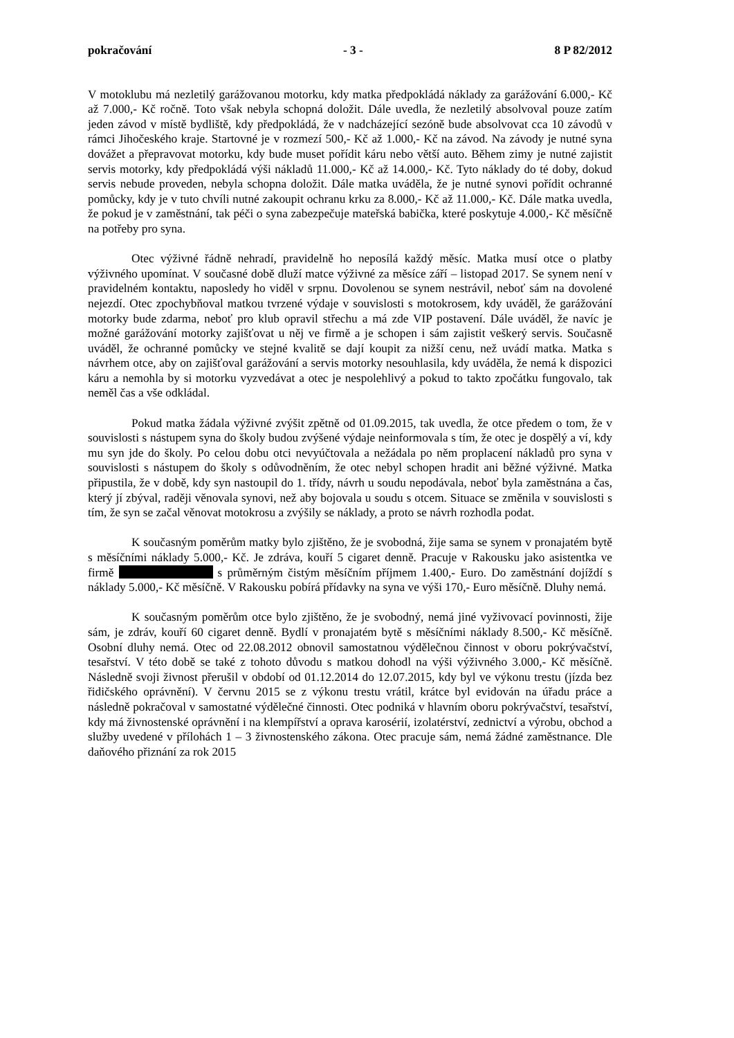pokračování - 3 - 8 P 82/2012
V motoklubu má nezletilý garážovanou motorku, kdy matka předpokládá náklady za garážování 6.000,- Kč až 7.000,- Kč ročně. Toto však nebyla schopná doložit. Dále uvedla, že nezletilý absolvoval pouze zatím jeden závod v místě bydliště, kdy předpokládá, že v nadcházející sezóně bude absolvovat cca 10 závodů v rámci Jihočeského kraje. Startovné je v rozmezí 500,- Kč až 1.000,- Kč na závod. Na závody je nutné syna dovážet a přepravovat motorku, kdy bude muset pořídit káru nebo větší auto. Během zimy je nutné zajistit servis motorky, kdy předpokládá výši nákladů 11.000,- Kč až 14.000,- Kč. Tyto náklady do té doby, dokud servis nebude proveden, nebyla schopna doložit. Dále matka uváděla, že je nutné synovi pořídit ochranné pomůcky, kdy je v tuto chvíli nutné zakoupit ochranu krku za 8.000,- Kč až 11.000,- Kč. Dále matka uvedla, že pokud je v zaměstnání, tak péči o syna zabezpečuje mateřská babička, které poskytuje 4.000,- Kč měsíčně na potřeby pro syna.
Otec výživné řádně nehradí, pravidelně ho neposílá každý měsíc. Matka musí otce o platby výživného upomínat. V současné době dluží matce výživné za měsíce září – listopad 2017. Se synem není v pravidelném kontaktu, naposledy ho viděl v srpnu. Dovolenou se synem nestrávil, neboť sám na dovolené nejezdí. Otec zpochybňoval matkou tvrzené výdaje v souvislosti s motokrosem, kdy uváděl, že garážování motorky bude zdarma, neboť pro klub opravil střechu a má zde VIP postavení. Dále uváděl, že navíc je možné garážování motorky zajišťovat u něj ve firmě a je schopen i sám zajistit veškerý servis. Současně uváděl, že ochranné pomůcky ve stejné kvalitě se dají koupit za nižší cenu, než uvádí matka. Matka s návrhem otce, aby on zajišťoval garážování a servis motorky nesouhlasila, kdy uváděla, že nemá k dispozici káru a nemohla by si motorku vyzvedávat a otec je nespolehlivý a pokud to takto zpočátku fungovalo, tak neměl čas a vše odkládal.
Pokud matka žádala výživné zvýšit zpětně od 01.09.2015, tak uvedla, že otce předem o tom, že v souvislosti s nástupem syna do školy budou zvýšené výdaje neinformovala s tím, že otec je dospělý a ví, kdy mu syn jde do školy. Po celou dobu otci nevyúčtovala a nežádala po něm proplacení nákladů pro syna v souvislosti s nástupem do školy s odůvodněním, že otec nebyl schopen hradit ani běžné výživné. Matka připustila, že v době, kdy syn nastoupil do 1. třídy, návrh u soudu nepodávala, neboť byla zaměstnána a čas, který jí zbýval, raději věnovala synovi, než aby bojovala u soudu s otcem. Situace se změnila v souvislosti s tím, že syn se začal věnovat motokrosu a zvýšily se náklady, a proto se návrh rozhodla podat.
K současným poměrům matky bylo zjištěno, že je svobodná, žije sama se synem v pronajatém bytě s měsíčními náklady 5.000,- Kč. Je zdráva, kouří 5 cigaret denně. Pracuje v Rakousku jako asistentka ve firmě s průměrným čistým měsíčním příjmem 1.400,- Euro. Do zaměstnání dojíždí s náklady 5.000,- Kč měsíčně. V Rakousku pobírá přídavky na syna ve výši 170,- Euro měsíčně. Dluhy nemá.
K současným poměrům otce bylo zjištěno, že je svobodný, nemá jiné vyživovací povinnosti, žije sám, je zdráv, kouří 60 cigaret denně. Bydlí v pronajatém bytě s měsíčními náklady 8.500,- Kč měsíčně. Osobní dluhy nemá. Otec od 22.08.2012 obnovil samostatnou výdělečnou činnost v oboru pokrývačství, tesařství. V této době se také z tohoto důvodu s matkou dohodl na výši výživného 3.000,- Kč měsíčně. Následně svoji živnost přerušil v období od 01.12.2014 do 12.07.2015, kdy byl ve výkonu trestu (jízda bez řidičského oprávnění). V červnu 2015 se z výkonu trestu vrátil, krátce byl evidován na úřadu práce a následně pokračoval v samostatné výdělečné činnosti. Otec podniká v hlavním oboru pokrývačství, tesařství, kdy má živnostenské oprávnění i na klempířství a oprava karosérií, izolatérství, zednictví a výrobu, obchod a služby uvedené v přílohách 1 – 3 živnostenského zákona. Otec pracuje sám, nemá žádné zaměstnance. Dle daňového přiznání za rok 2015